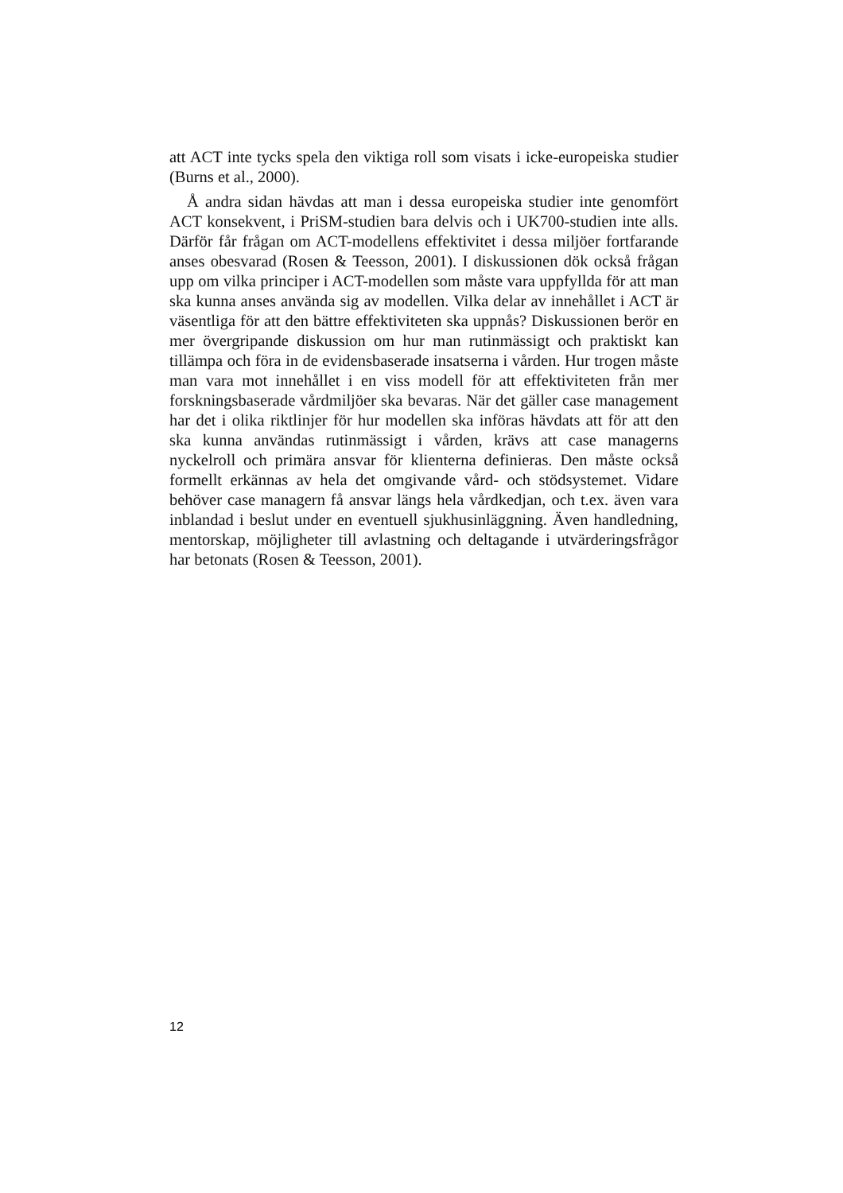att ACT inte tycks spela den viktiga roll som visats i icke-europeiska studier (Burns et al., 2000).
Å andra sidan hävdas att man i dessa europeiska studier inte genomfört ACT konsekvent, i PriSM-studien bara delvis och i UK700-studien inte alls. Därför får frågan om ACT-modellens effektivitet i dessa miljöer fortfarande anses obesvarad (Rosen & Teesson, 2001). I diskussionen dök också frågan upp om vilka principer i ACT-modellen som måste vara uppfyllda för att man ska kunna anses använda sig av modellen. Vilka delar av innehållet i ACT är väsentliga för att den bättre effektiviteten ska uppnås? Diskussionen berör en mer övergripande diskussion om hur man rutinmässigt och praktiskt kan tillämpa och föra in de evidensbaserade insatserna i vården. Hur trogen måste man vara mot innehållet i en viss modell för att effektiviteten från mer forskningsbaserade vårdmiljöer ska bevaras. När det gäller case management har det i olika riktlinjer för hur modellen ska införas hävdats att för att den ska kunna användas rutinmässigt i vården, krävs att case managerns nyckelroll och primära ansvar för klienterna definieras. Den måste också formellt erkännas av hela det omgivande vård- och stödsystemet. Vidare behöver case managern få ansvar längs hela vårdkedjan, och t.ex. även vara inblandad i beslut under en eventuell sjukhusinläggning. Även handledning, mentorskap, möjligheter till avlastning och deltagande i utvärderingsfrågor har betonats (Rosen & Teesson, 2001).
12